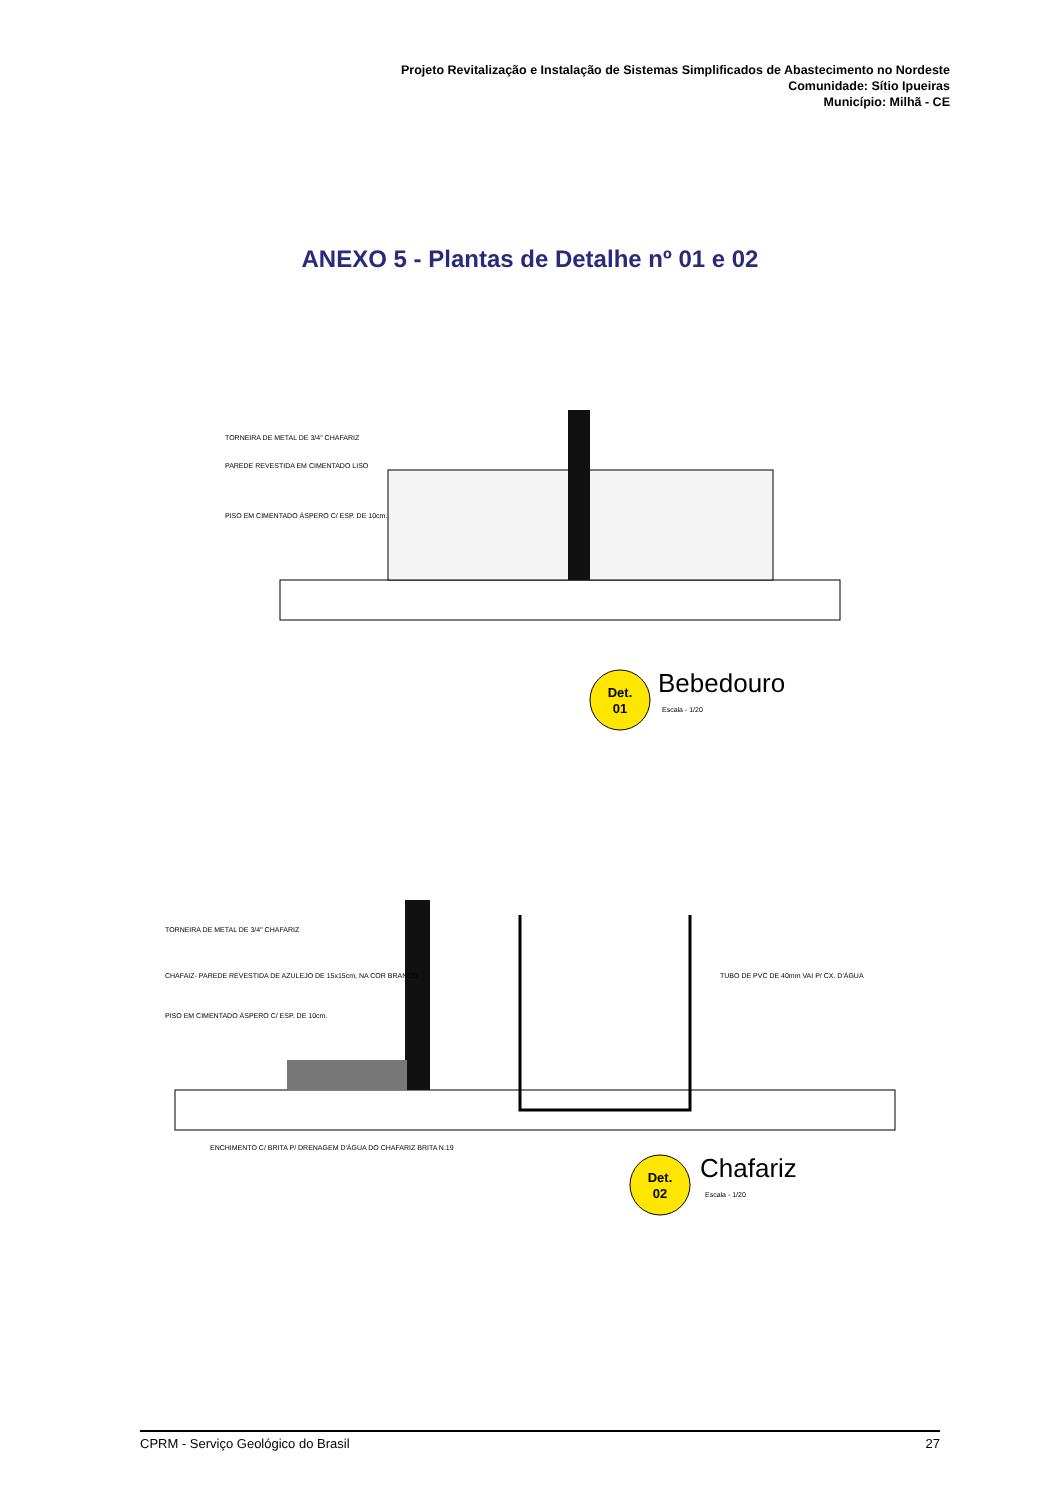Projeto Revitalização e Instalação de Sistemas Simplificados de Abastecimento no Nordeste
Comunidade: Sítio Ipueiras
Município: Milhã - CE
ANEXO 5 - Plantas de Detalhe nº 01 e 02
Det.
01
Bebedouro
Escala - 1/20
TORNEIRA DE METAL DE 3/4" CHAFARIZ
PAREDE REVESTIDA EM CIMENTADO LISO
PISO EM CIMENTADO ÁSPERO C/ ESP. DE 10cm.
Det.
02
Chafariz
Escala - 1/20
TORNEIRA DE METAL DE 3/4" CHAFARIZ
CHAFAIZ- PAREDE REVESTIDA DE AZULEJO DE 15x15cm, NA COR BRANCO
PISO EM CIMENTADO ÁSPERO C/ ESP. DE 10cm.
TUBO DE PVC DE 40mm VAI P/ CX. D'ÁGUA
ENCHIMENTO C/ BRITA P/ DRENAGEM D'ÁGUA DO CHAFARIZ BRITA N.19
CPRM - Serviço Geológico do Brasil 27